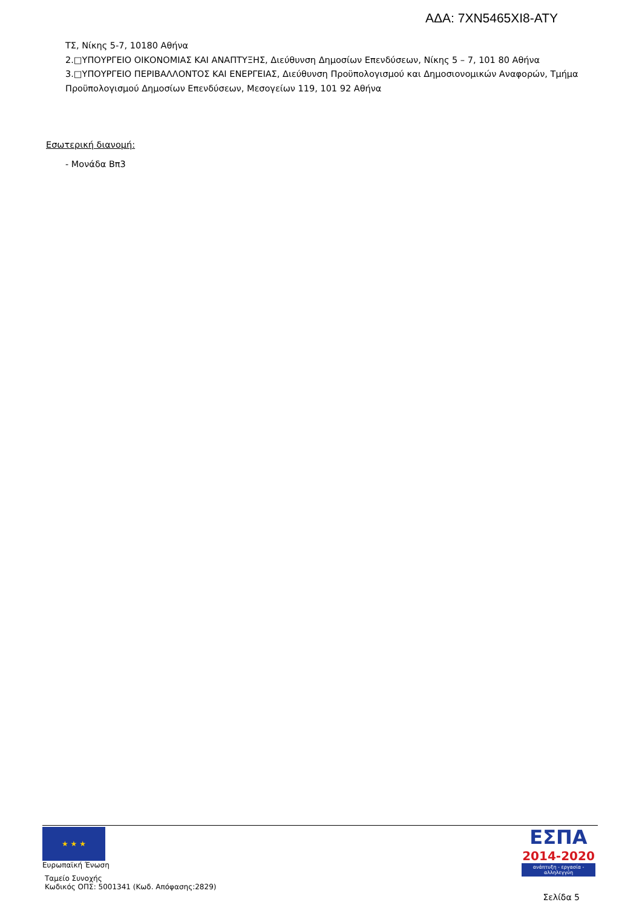ΑΔΑ: 7ΧΝ5465ΧΙ8-ΑΤΥ
ΤΣ, Νίκης 5-7, 10180 Αθήνα
2.□ΥΠΟΥΡΓΕΙΟ ΟΙΚΟΝΟΜΙΑΣ ΚΑΙ ΑΝΑΠΤΥΞΗΣ, Διεύθυνση Δημοσίων Επενδύσεων, Νίκης 5 – 7, 101 80 Αθήνα
3.□ΥΠΟΥΡΓΕΙΟ ΠΕΡΙΒΑΛΛΟΝΤΟΣ ΚΑΙ ΕΝΕΡΓΕΙΑΣ, Διεύθυνση Προϋπολογισμού και Δημοσιονομικών Αναφορών, Τμήμα Προϋπολογισμού Δημοσίων Επενδύσεων, Μεσογείων 119, 101 92 Αθήνα
Εσωτερική διανομή:
- Μονάδα Βπ3
★ ★ ★
Ευρωπαϊκή Ένωση
Ταμείο Συνοχής
Κωδικός ΟΠΣ: 5001341 (Κωδ. Απόφασης:2829)
ΕΣΠΑ
2014-2020
ανάπτυξη - εργασία - αλληλεγγύη
Σελίδα 5